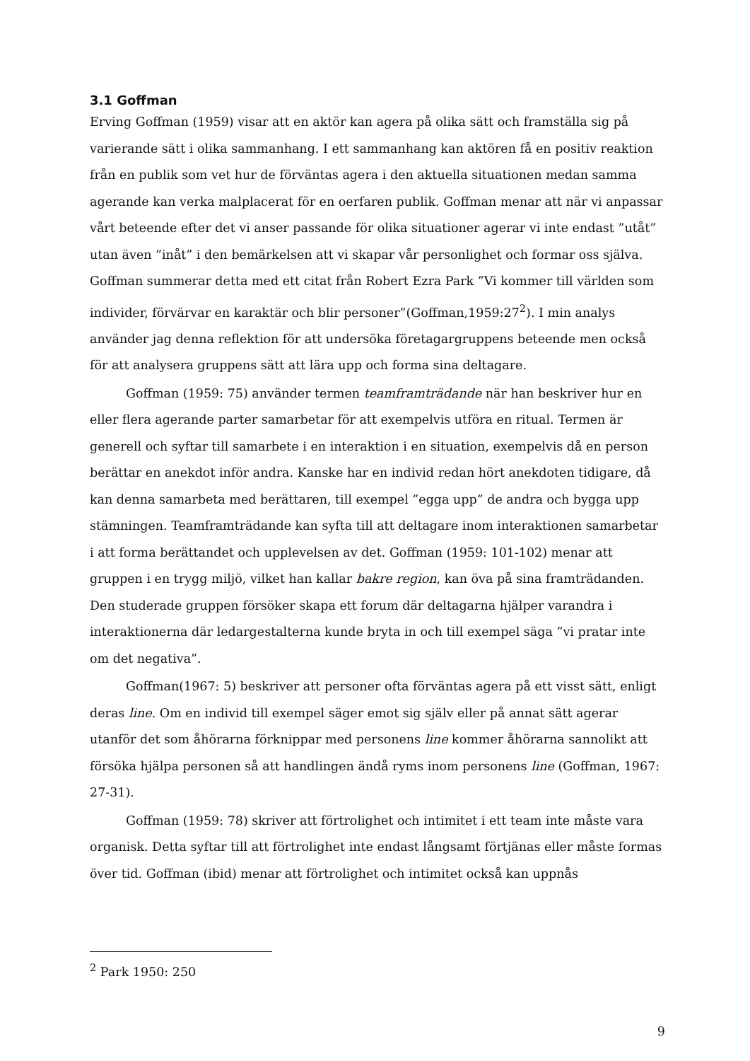3.1 Goffman
Erving Goffman (1959) visar att en aktör kan agera på olika sätt och framställa sig på varierande sätt i olika sammanhang. I ett sammanhang kan aktören få en positiv reaktion från en publik som vet hur de förväntas agera i den aktuella situationen medan samma agerande kan verka malplacerat för en oerfaren publik. Goffman menar att när vi anpassar vårt beteende efter det vi anser passande för olika situationer agerar vi inte endast ”utåt” utan även ”inåt” i den bemärkelsen att vi skapar vår personlighet och formar oss själva. Goffman summerar detta med ett citat från Robert Ezra Park ”Vi kommer till världen som individer, förvärvar en karaktär och blir personer”(Goffman,1959:27<sup>2</sup>). I min analys använder jag denna reflektion för att undersöka företagargruppens beteende men också för att analysera gruppens sätt att lära upp och forma sina deltagare.
Goffman (1959: 75) använder termen teamframträdande när han beskriver hur en eller flera agerande parter samarbetar för att exempelvis utföra en ritual. Termen är generell och syftar till samarbete i en interaktion i en situation, exempelvis då en person berättar en anekdot inför andra. Kanske har en individ redan hört anekdoten tidigare, då kan denna samarbeta med berättaren, till exempel ”egga upp” de andra och bygga upp stämningen. Teamframträdande kan syfta till att deltagare inom interaktionen samarbetar i att forma berättandet och upplevelsen av det. Goffman (1959: 101-102) menar att gruppen i en trygg miljö, vilket han kallar bakre region, kan öva på sina framträdanden. Den studerade gruppen försöker skapa ett forum där deltagarna hjälper varandra i interaktionerna där ledargestalterna kunde bryta in och till exempel säga ”vi pratar inte om det negativa”.
Goffman(1967: 5) beskriver att personer ofta förväntas agera på ett visst sätt, enligt deras line. Om en individ till exempel säger emot sig själv eller på annat sätt agerar utanför det som åhörarna förknippar med personens line kommer åhörarna sannolikt att försöka hjälpa personen så att handlingen ändå ryms inom personens line (Goffman, 1967: 27-31).
Goffman (1959: 78) skriver att förtrolighet och intimitet i ett team inte måste vara organisk. Detta syftar till att förtrolighet inte endast långsamt förtjänas eller måste formas över tid. Goffman (ibid) menar att förtrolighet och intimitet också kan uppnås
<sup>2</sup> Park 1950: 250
9